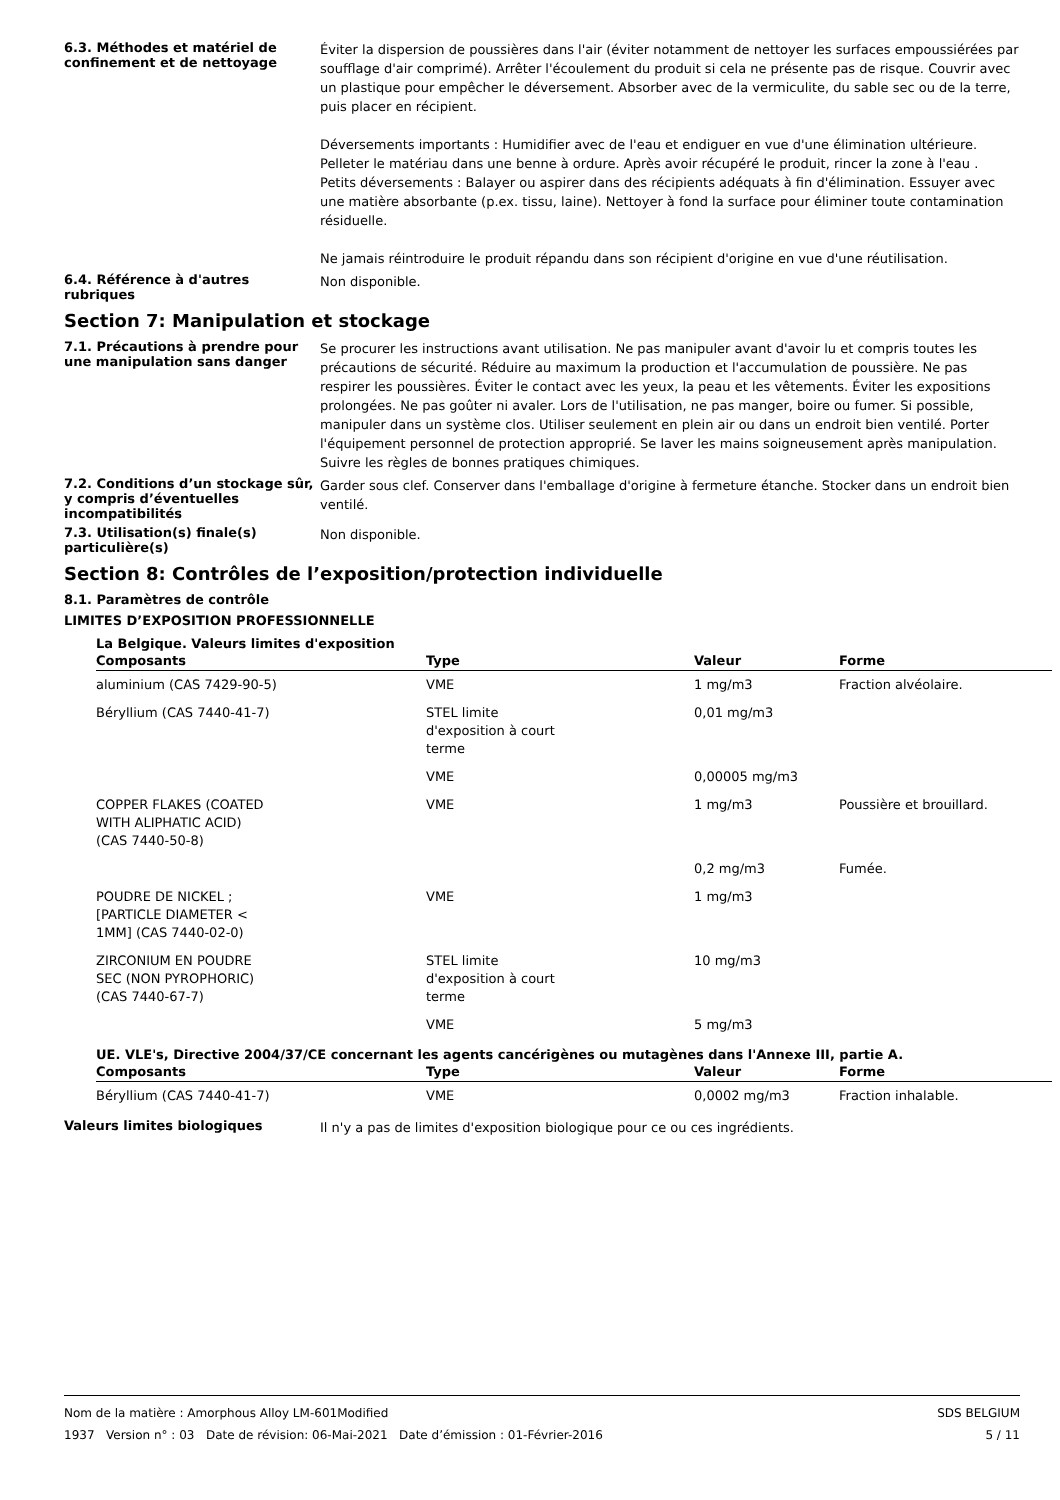6.3. Méthodes et matériel de confinement et de nettoyage
Éviter la dispersion de poussières dans l'air (éviter notamment de nettoyer les surfaces empoussiérées par soufflage d'air comprimé). Arrêter l'écoulement du produit si cela ne présente pas de risque. Couvrir avec un plastique pour empêcher le déversement. Absorber avec de la vermiculite, du sable sec ou de la terre, puis placer en récipient.
Déversements importants : Humidifier avec de l'eau et endiguer en vue d'une élimination ultérieure. Pelleter le matériau dans une benne à ordure. Après avoir récupéré le produit, rincer la zone à l'eau .
Petits déversements : Balayer ou aspirer dans des récipients adéquats à fin d'élimination. Essuyer avec une matière absorbante (p.ex. tissu, laine). Nettoyer à fond la surface pour éliminer toute contamination résiduelle.
Ne jamais réintroduire le produit répandu dans son récipient d'origine en vue d'une réutilisation.
6.4. Référence à d'autres rubriques
Non disponible.
Section 7: Manipulation et stockage
7.1. Précautions à prendre pour une manipulation sans danger
Se procurer les instructions avant utilisation. Ne pas manipuler avant d'avoir lu et compris toutes les précautions de sécurité. Réduire au maximum la production et l'accumulation de poussière. Ne pas respirer les poussières. Éviter le contact avec les yeux, la peau et les vêtements. Éviter les expositions prolongées. Ne pas goûter ni avaler. Lors de l'utilisation, ne pas manger, boire ou fumer. Si possible, manipuler dans un système clos. Utiliser seulement en plein air ou dans un endroit bien ventilé. Porter l'équipement personnel de protection approprié. Se laver les mains soigneusement après manipulation. Suivre les règles de bonnes pratiques chimiques.
7.2. Conditions d’un stockage sûr, y compris d’éventuelles incompatibilités
Garder sous clef. Conserver dans l'emballage d'origine à fermeture étanche. Stocker dans un endroit bien ventilé.
7.3. Utilisation(s) finale(s) particulière(s)
Non disponible.
Section 8: Contrôles de l’exposition/protection individuelle
8.1. Paramètres de contrôle
LIMITES D’EXPOSITION PROFESSIONNELLE
La Belgique. Valeurs limites d'exposition
| Composants | Type | Valeur | Forme |
| --- | --- | --- | --- |
| aluminium (CAS 7429-90-5) | VME | 1 mg/m3 | Fraction alvéolaire. |
| Béryllium (CAS 7440-41-7) | STEL limite d'exposition à court terme | 0,01 mg/m3 | |
| | VME | 0,00005 mg/m3 | |
| COPPER FLAKES (COATED WITH ALIPHATIC ACID) (CAS 7440-50-8) | VME | 1 mg/m3 | Poussière et brouillard. |
| | | 0,2 mg/m3 | Fumée. |
| POUDRE DE NICKEL ; [PARTICLE DIAMETER < 1MM] (CAS 7440-02-0) | VME | 1 mg/m3 | |
| ZIRCONIUM EN POUDRE SEC (NON PYROPHORIC) (CAS 7440-67-7) | STEL limite d'exposition à court terme | 10 mg/m3 | |
| | VME | 5 mg/m3 | |
UE. VLE's, Directive 2004/37/CE concernant les agents cancérigènes ou mutagènes dans l'Annexe III, partie A.
| Composants | Type | Valeur | Forme |
| --- | --- | --- | --- |
| Béryllium (CAS 7440-41-7) | VME | 0,0002 mg/m3 | Fraction inhalable. |
Valeurs limites biologiques
Il n'y a pas de limites d'exposition biologique pour ce ou ces ingrédients.
Nom de la matière : Amorphous Alloy LM-601Modified
1937 Version n° : 03 Date de révision: 06-Mai-2021 Date d’émission : 01-Février-2016
SDS BELGIUM
5 / 11